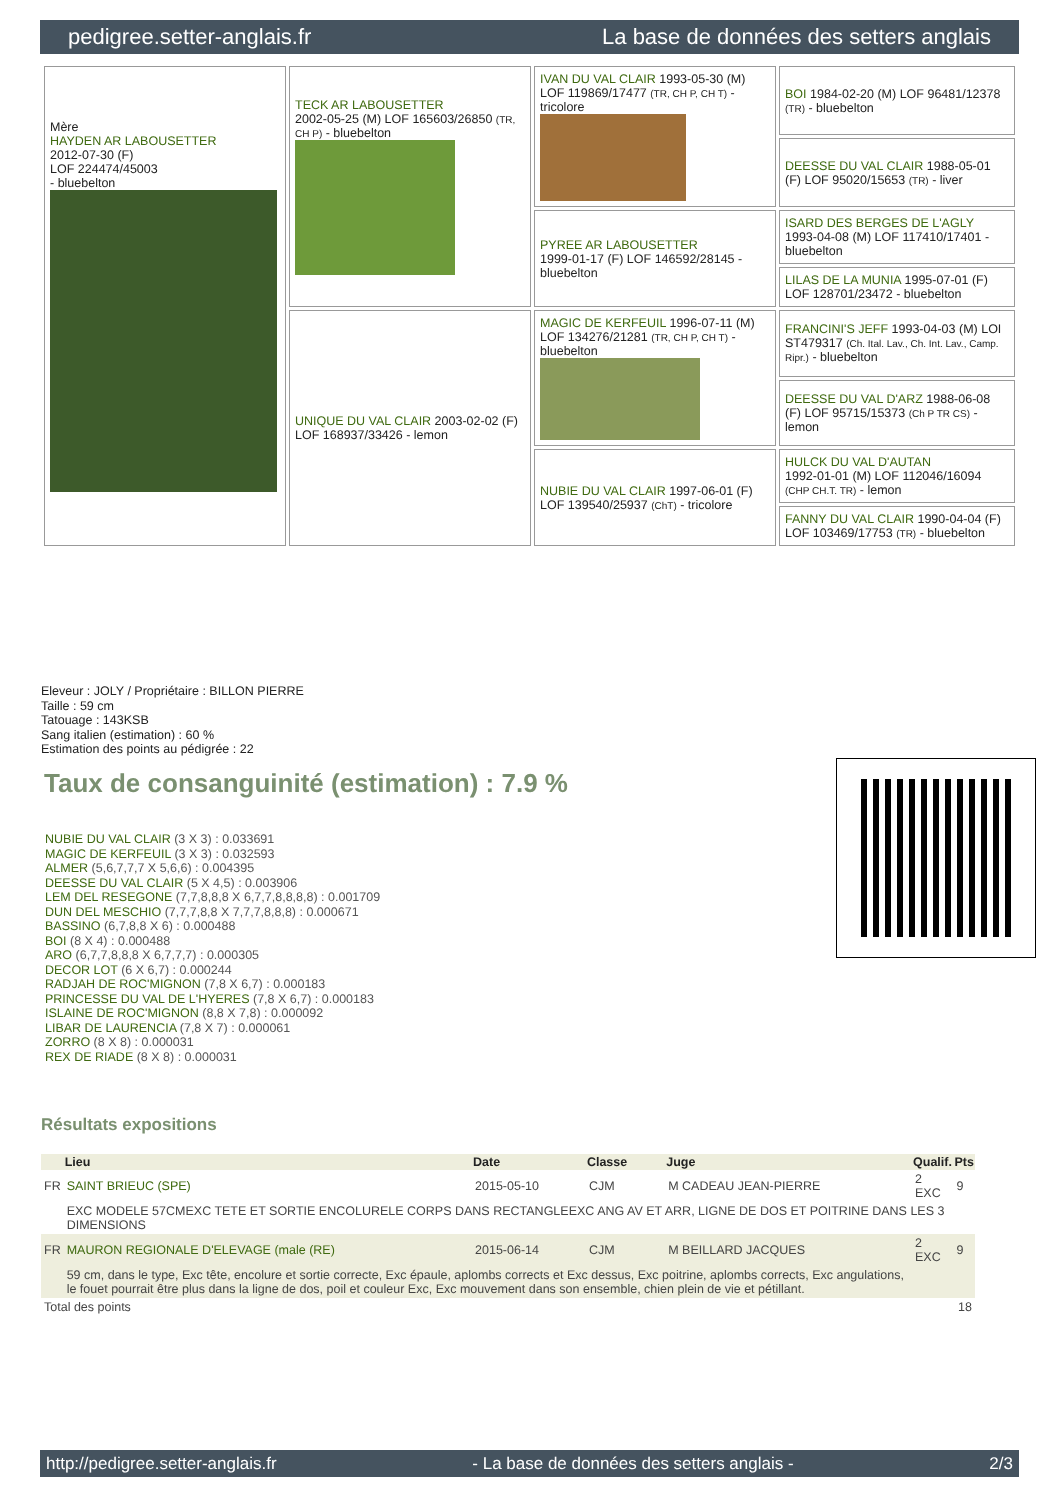pedigree.setter-anglais.fr La base de données des setters anglais
| Mère HAYDEN AR LABOUSETTER 2012-07-30 (F) LOF 224474/45003 - bluebelton | TECK AR LABOUSETTER 2002-05-25 (M) LOF 165603/26850 (TR, CH P) - bluebelton | IVAN DU VAL CLAIR 1993-05-30 (M) LOF 119869/17477 (TR, CH P, CH T) - tricolore | BOI 1984-02-20 (M) LOF 96481/12378 (TR) - bluebelton |
| | | | DEESSE DU VAL CLAIR 1988-05-01 (F) LOF 95020/15653 (TR) - liver |
| | | PYREE AR LABOUSETTER 1999-01-17 (F) LOF 146592/28145 - bluebelton | ISARD DES BERGES DE L'AGLY 1993-04-08 (M) LOF 117410/17401 - bluebelton |
| | | | LILAS DE LA MUNIA 1995-07-01 (F) LOF 128701/23472 - bluebelton |
| | UNIQUE DU VAL CLAIR 2003-02-02 (F) LOF 168937/33426 - lemon | MAGIC DE KERFEUIL 1996-07-11 (M) LOF 134276/21281 (TR, CH P, CH T) - bluebelton | FRANCINI'S JEFF 1993-04-03 (M) LOI ST479317 (Ch. Ital. Lav., Ch. Int. Lav., Camp. Ripr.) - bluebelton |
| | | | DEESSE DU VAL D'ARZ 1988-06-08 (F) LOF 95715/15373 (Ch P TR CS) - lemon |
| | | NUBIE DU VAL CLAIR 1997-06-01 (F) LOF 139540/25937 (ChT) - tricolore | HULCK DU VAL D'AUTAN 1992-01-01 (M) LOF 112046/16094 (CHP CH.T. TR) - lemon |
| | | | FANNY DU VAL CLAIR 1990-04-04 (F) LOF 103469/17753 (TR) - bluebelton |
Eleveur : JOLY / Propriétaire : BILLON PIERRE
Taille : 59 cm
Tatouage : 143KSB
Sang italien (estimation) : 60 %
Estimation des points au pédigrée : 22
Taux de consanguinité (estimation) : 7.9 %
NUBIE DU VAL CLAIR (3 X 3) : 0.033691
MAGIC DE KERFEUIL (3 X 3) : 0.032593
ALMER (5,6,7,7,7 X 5,6,6) : 0.004395
DEESSE DU VAL CLAIR (5 X 4,5) : 0.003906
LEM DEL RESEGONE (7,7,8,8,8 X 6,7,7,8,8,8,8) : 0.001709
DUN DEL MESCHIO (7,7,7,8,8 X 7,7,7,8,8,8) : 0.000671
BASSINO (6,7,8,8 X 6) : 0.000488
BOI (8 X 4) : 0.000488
ARO (6,7,7,8,8,8 X 6,7,7,7) : 0.000305
DECOR LOT (6 X 6,7) : 0.000244
RADJAH DE ROC'MIGNON (7,8 X 6,7) : 0.000183
PRINCESSE DU VAL DE L'HYERES (7,8 X 6,7) : 0.000183
ISLAINE DE ROC'MIGNON (8,8 X 7,8) : 0.000092
LIBAR DE LAURENCIA (7,8 X 7) : 0.000061
ZORRO (8 X 8) : 0.000031
REX DE RIADE (8 X 8) : 0.000031
Résultats expositions
| | Lieu | Date | Classe | Juge | Qualif. | Pts |
| --- | --- | --- | --- | --- | --- | --- |
| FR | SAINT BRIEUC (SPE) | 2015-05-10 | CJM | M CADEAU JEAN-PIERRE | 2 EXC | 9 |
| | EXC MODELE 57CMEXC TETE ET SORTIE ENCOLURELE CORPS DANS RECTANGLEEXC ANG AV ET ARR, LIGNE DE DOS ET POITRINE DANS LES 3 DIMENSIONS | | | | | |
| FR | MAURON REGIONALE D'ELEVAGE (male (RE) | 2015-06-14 | CJM | M BEILLARD JACQUES | 2 EXC | 9 |
| | 59 cm, dans le type, Exc tête, encolure et sortie correcte, Exc épaule, aplombs corrects et Exc dessus, Exc poitrine, aplombs corrects, Exc angulations, le fouet pourrait être plus dans la ligne de dos, poil et couleur Exc, Exc mouvement dans son ensemble, chien plein de vie et pétillant. | | | | | |
| Total des points | | | | | 18 | |
http://pedigree.setter-anglais.fr - La base de données des setters anglais - 2/3